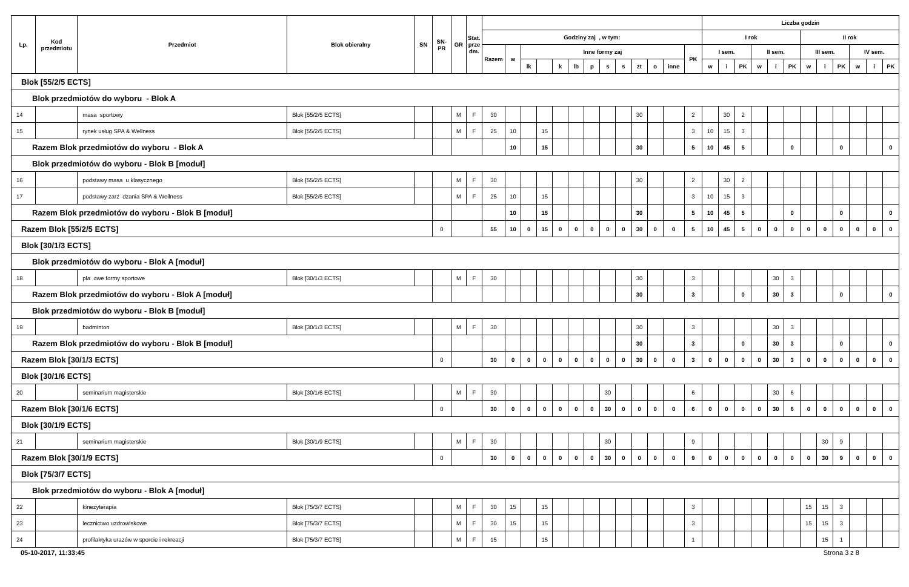| Lp. | Kod przedmiotu | Przedmiot | Blok obieralny | SN | SN- PR | GR | Stat. prze dm. | | | | | | | | | | | | | | Liczba godzin | | | | | | | | | | | |
| --- | --- | --- | --- | --- | --- | --- | --- | --- | --- | --- | --- | --- | --- | --- | --- | --- | --- | --- | --- | --- | --- | --- | --- | --- | --- | --- | --- | --- | --- | --- | --- | --- |
| | | | | | | | | Godziny zaj , w tym: | | | | | | | | | | | | | I rok | | | | | | II rok | | | | | |
| | | | | | | | | Razem | w | Inne formy zaj | | | | | | | | | | PK | I sem. | | | II sem. | | | III sem. | | | IV sem. | | |
| | | | | | | | | | | lk | | k | lb | p | s | s | zt | o | inne | | w | i | PK | w | i | PK | w | i | PK | w | i | PK |
| Blok [55/2/5 ECTS] | | | | | | | | | | | | | | | | | | | | | | | | | | | | | | | | |
| Blok przedmiotów do wyboru - Blok A | | | | | | | | | | | | | | | | | | | | | | | | | | | | | | | | |
| 14 | | masa sportowy | Blok [55/2/5 ECTS] | | | M | F | 30 | | | | | | | | | 30 | | | 2 | | 30 | 2 | | | | | | | | | |
| 15 | | rynek usług SPA & Wellness | Blok [55/2/5 ECTS] | | | M | F | 25 | 10 | | 15 | | | | | | | | | 3 | 10 | 15 | 3 | | | | | | | | | |
| Razem Blok przedmiotów do wyboru - Blok A | | | | | | | | | 10 | | 15 | | | | | | 30 | | | 5 | 10 | 45 | 5 | | | 0 | | | 0 | | | 0 |
| Blok przedmiotów do wyboru - Blok B [moduł] | | | | | | | | | | | | | | | | | | | | | | | | | | | | | | | | |
| 16 | | podstawy masa u klasycznego | Blok [55/2/5 ECTS] | | | M | F | 30 | | | | | | | | | 30 | | | 2 | | 30 | 2 | | | | | | | | | |
| 17 | | podstawy zarz dzania SPA & Wellness | Blok [55/2/5 ECTS] | | | M | F | 25 | 10 | | 15 | | | | | | | | | 3 | 10 | 15 | 3 | | | | | | | | | |
| Razem Blok przedmiotów do wyboru - Blok B [moduł] | | | | | | | | | 10 | | 15 | | | | | | 30 | | | 5 | 10 | 45 | 5 | | | 0 | | | 0 | | | 0 |
| Razem Blok [55/2/5 ECTS] | | | | | 0 | | | 55 | 10 | 0 | 15 | 0 | 0 | 0 | 0 | 0 | 30 | 0 | 0 | 5 | 10 | 45 | 5 | 0 | 0 | 0 | 0 | 0 | 0 | 0 | 0 | 0 |
| Blok [30/1/3 ECTS] | | | | | | | | | | | | | | | | | | | | | | | | | | | | | | | | |
| Blok przedmiotów do wyboru - Blok A [moduł] | | | | | | | | | | | | | | | | | | | | | | | | | | | | | | | | |
| 18 | | pla owe formy sportowe | Blok [30/1/3 ECTS] | | | M | F | 30 | | | | | | | | | 30 | | | 3 | | | | | 30 | 3 | | | | | | |
| Razem Blok przedmiotów do wyboru - Blok A [moduł] | | | | | | | | | | | | | | | | | 30 | | | 3 | | | 0 | | 30 | 3 | | | 0 | | | 0 |
| Blok przedmiotów do wyboru - Blok B [moduł] | | | | | | | | | | | | | | | | | | | | | | | | | | | | | | | | |
| 19 | | badminton | Blok [30/1/3 ECTS] | | | M | F | 30 | | | | | | | | | 30 | | | 3 | | | | | 30 | 3 | | | | | | |
| Razem Blok przedmiotów do wyboru - Blok B [moduł] | | | | | | | | | | | | | | | | | 30 | | | 3 | | | 0 | | 30 | 3 | | | 0 | | | 0 |
| Razem Blok [30/1/3 ECTS] | | | | | 0 | | | 30 | 0 | 0 | 0 | 0 | 0 | 0 | 0 | 0 | 30 | 0 | 0 | 3 | 0 | 0 | 0 | 0 | 30 | 3 | 0 | 0 | 0 | 0 | 0 | 0 |
| Blok [30/1/6 ECTS] | | | | | | | | | | | | | | | | | | | | | | | | | | | | | | | | |
| 20 | | seminarium magisterskie | Blok [30/1/6 ECTS] | | | M | F | 30 | | | | | | | 30 | | | | | 6 | | | | | 30 | 6 | | | | | | |
| Razem Blok [30/1/6 ECTS] | | | | | 0 | | | 30 | 0 | 0 | 0 | 0 | 0 | 0 | 30 | 0 | 0 | 0 | 0 | 6 | 0 | 0 | 0 | 0 | 30 | 6 | 0 | 0 | 0 | 0 | 0 | 0 |
| Blok [30/1/9 ECTS] | | | | | | | | | | | | | | | | | | | | | | | | | | | | | | | | |
| 21 | | seminarium magisterskie | Blok [30/1/9 ECTS] | | | M | F | 30 | | | | | | | 30 | | | | | 9 | | | | | | | | 30 | 9 | | | |
| Razem Blok [30/1/9 ECTS] | | | | | 0 | | | 30 | 0 | 0 | 0 | 0 | 0 | 0 | 30 | 0 | 0 | 0 | 0 | 9 | 0 | 0 | 0 | 0 | 0 | 0 | 0 | 30 | 9 | 0 | 0 | 0 |
| Blok [75/3/7 ECTS] | | | | | | | | | | | | | | | | | | | | | | | | | | | | | | | | |
| Blok przedmiotów do wyboru - Blok A [moduł] | | | | | | | | | | | | | | | | | | | | | | | | | | | | | | | | |
| 22 | | kinezyterapia | Blok [75/3/7 ECTS] | | | M | F | 30 | 15 | | 15 | | | | | | | | | 3 | | | | | | | 15 | 15 | 3 | | | |
| 23 | | lecznictwo uzdrowiskowe | Blok [75/3/7 ECTS] | | | M | F | 30 | 15 | | 15 | | | | | | | | | 3 | | | | | | | 15 | 15 | 3 | | | |
| 24 | | profilaktyka urazów w sporcie i rekreacji | Blok [75/3/7 ECTS] | | | M | F | 15 | | | 15 | | | | | | | | | 1 | | | | | | | | 15 | 1 | | | |
05-10-2017, 11:33:45 Strona 3 z 8